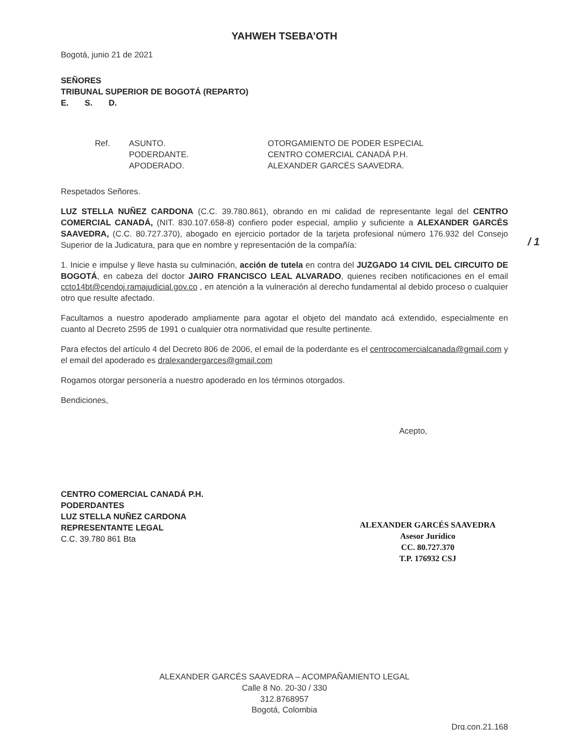YAHWEH TSEBA’OTH
Bogotá, junio 21 de 2021
SEÑORES
TRIBUNAL SUPERIOR DE BOGOTÁ (REPARTO)
E. S. D.
Ref. ASUNTO.
PODERDANTE.
APODERADO.
OTORGAMIENTO DE PODER ESPECIAL
CENTRO COMERCIAL CANADÁ P.H.
ALEXANDER GARCÉS SAAVEDRA.
Respetados Señores.
LUZ STELLA NUÑEZ CARDONA (C.C. 39.780.861), obrando en mi calidad de representante legal del CENTRO COMERCIAL CANADÁ, (NIT. 830.107.658-8) confiero poder especial, amplio y suficiente a ALEXANDER GARCÉS SAAVEDRA, (C.C. 80.727.370), abogado en ejercicio portador de la tarjeta profesional número 176.932 del Consejo Superior de la Judicatura, para que en nombre y representación de la compañía:
/ 1
1. Inicie e impulse y lleve hasta su culminación, acción de tutela en contra del JUZGADO 14 CIVIL DEL CIRCUITO DE BOGOTÁ, en cabeza del doctor JAIRO FRANCISCO LEAL ALVARADO, quienes reciben notificaciones en el email ccto14bt@cendoj.ramajudicial.gov.co , en atención a la vulneración al derecho fundamental al debido proceso o cualquier otro que resulte afectado.
Facultamos a nuestro apoderado ampliamente para agotar el objeto del mandato acá extendido, especialmente en cuanto al Decreto 2595 de 1991 o cualquier otra normatividad que resulte pertinente.
Para efectos del artículo 4 del Decreto 806 de 2006, el email de la poderdante es el centrocomercialcanada@gmail.com y el email del apoderado es dralexandergarces@gmail.com
Rogamos otorgar personería a nuestro apoderado en los términos otorgados.
Bendiciones,
CENTRO COMERCIAL CANADÁ P.H.
PODERDANTES
LUZ STELLA NUÑEZ CARDONA
REPRESENTANTE LEGAL
C.C. 39.780 861 Bta
Acepto,
ALEXANDER GARCÉS SAAVEDRA
Asesor Jurídico
CC. 80.727.370
T.P. 176932 CSJ
ALEXANDER GARCÉS SAAVEDRA – ACOMPAÑAMIENTO LEGAL
Calle 8 No. 20-30 / 330
312.8768957
Bogotá, Colombia
Drg.con.21.168